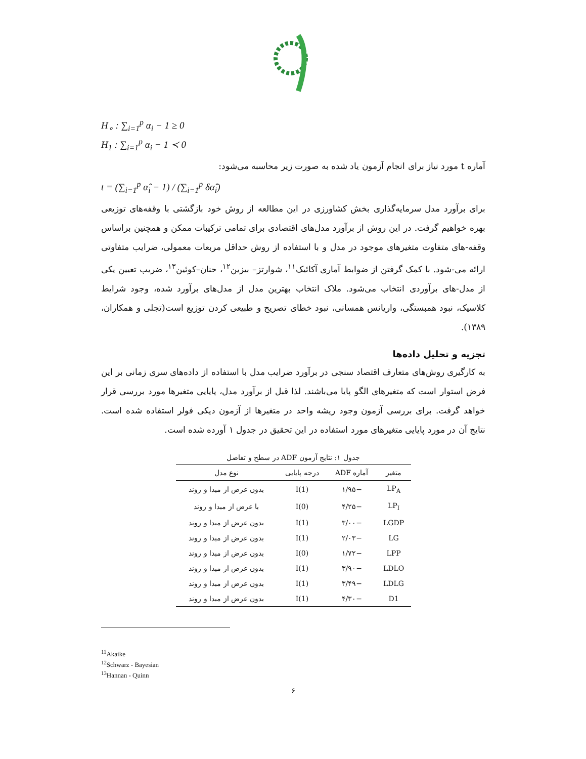H<sub>∘</sub> : ∑<sub>i=1</sub><sup>p</sup> α<sub>i</sub> − 1 ≥ 0
H<sub>1</sub> : ∑<sub>i=1</sub><sup>p</sup> α<sub>i</sub> − 1 ≺ 0
آماره t مورد نیاز برای انجام آزمون یاد شده به صورت زیر محاسبه می‌شود:
t = (∑<sub>i=1</sub><sup>p</sup> α̂<sub>i</sub> − 1) / (∑<sub>i=1</sub><sup>p</sup> δα̂<sub>i</sub>)
برای برآورد مدل سرمایه‌گذاری بخش کشاورزی در این مطالعه از روش خود بازگشتی با وقفه‌های توزیعی بهره خواهیم گرفت. در این روش از برآورد مدل‌های اقتصادی برای تمامی ترکیبات ممکن و همچنین براساس وقفه-های متفاوت متغیرهای موجود در مدل و با استفاده از روش حداقل مربعات معمولی، ضرایب متفاوتی ارائه می-شود. با کمک گرفتن از ضوابط آماری آکائیک<sup>۱۱</sup>، شوارتز– بیزین<sup>۱۲</sup>، حنان–کوئین<sup>۱۳</sup>، ضریب تعیین یکی از مدل-های برآوردی انتخاب می‌شود. ملاک انتخاب بهترین مدل از مدل‌های برآورد شده، وجود شرایط کلاسیک، نبود همبستگی، واریانس همسانی، نبود خطای تصریح و طبیعی کردن توزیع است(تجلی و همکاران، ۱۳۸۹).
تجزیه و تحلیل داده‌ها
به کارگیری روش‌های متعارف اقتصاد سنجی در برآورد ضرایب مدل با استفاده از داده‌های سری زمانی بر این فرض استوار است که متغیرهای الگو پایا می‌باشند. لذا قبل از برآورد مدل، پایایی متغیرها مورد بررسی قرار خواهد گرفت. برای بررسی آزمون وجود ریشه واحد در متغیرها از آزمون دیکی فولر استفاده شده است. نتایج آن در مورد پایایی متغیرهای مورد استفاده در این تحقیق در جدول ۱ آورده شده است.
جدول ۱: نتایج آزمون ADF در سطح و تفاضل
| متغیر | آماره ADF | درجه پایایی | نوع مدل |
| --- | --- | --- | --- |
| LP<sub>A</sub> | −۱/۹۵ | I(1) | بدون عرض از مبدا و روند |
| LP<sub>I</sub> | −۴/۲۵ | I(0) | با عرض از مبدا و روند |
| LGDP | −۳/۰۰ | I(1) | بدون عرض از مبدا و روند |
| LG | −۲/۰۳ | I(1) | بدون عرض از مبدا و روند |
| LPP | −۱/۷۲ | I(0) | بدون عرض از مبدا و روند |
| LDLO | −۳/۹۰ | I(1) | بدون عرض از مبدا و روند |
| LDLG | −۳/۴۹ | I(1) | بدون عرض از مبدا و روند |
| D1 | −۴/۳۰ | I(1) | بدون عرض از مبدا و روند |
<sup>11</sup> Akaike
<sup>12</sup> Schwarz - Bayesian
<sup>13</sup> Hannan - Quinn
۶